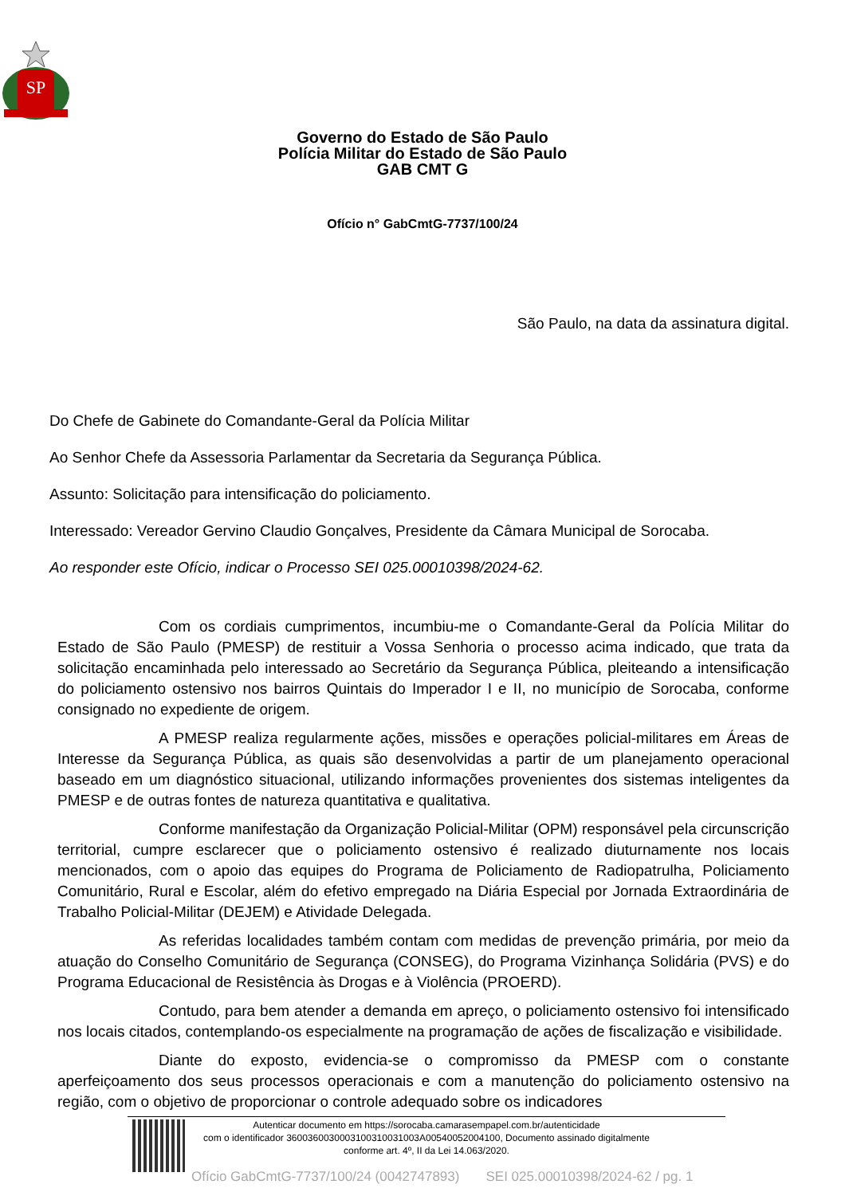SP
Governo do Estado de São Paulo
Polícia Militar do Estado de São Paulo
GAB CMT G
Ofício n° GabCmtG-7737/100/24
São Paulo, na data da assinatura digital.
Do Chefe de Gabinete do Comandante-Geral da Polícia Militar
Ao Senhor Chefe da Assessoria Parlamentar da Secretaria da Segurança Pública.
Assunto: Solicitação para intensificação do policiamento.
Interessado: Vereador Gervino Claudio Gonçalves, Presidente da Câmara Municipal de Sorocaba.
Ao responder este Ofício, indicar o Processo SEI 025.00010398/2024-62.
Com os cordiais cumprimentos, incumbiu-me o Comandante-Geral da Polícia Militar do Estado de São Paulo (PMESP) de restituir a Vossa Senhoria o processo acima indicado, que trata da solicitação encaminhada pelo interessado ao Secretário da Segurança Pública, pleiteando a intensificação do policiamento ostensivo nos bairros Quintais do Imperador I e II, no município de Sorocaba, conforme consignado no expediente de origem.
A PMESP realiza regularmente ações, missões e operações policial-militares em Áreas de Interesse da Segurança Pública, as quais são desenvolvidas a partir de um planejamento operacional baseado em um diagnóstico situacional, utilizando informações provenientes dos sistemas inteligentes da PMESP e de outras fontes de natureza quantitativa e qualitativa.
Conforme manifestação da Organização Policial-Militar (OPM) responsável pela circunscrição territorial, cumpre esclarecer que o policiamento ostensivo é realizado diuturnamente nos locais mencionados, com o apoio das equipes do Programa de Policiamento de Radiopatrulha, Policiamento Comunitário, Rural e Escolar, além do efetivo empregado na Diária Especial por Jornada Extraordinária de Trabalho Policial-Militar (DEJEM) e Atividade Delegada.
As referidas localidades também contam com medidas de prevenção primária, por meio da atuação do Conselho Comunitário de Segurança (CONSEG), do Programa Vizinhança Solidária (PVS) e do Programa Educacional de Resistência às Drogas e à Violência (PROERD).
Contudo, para bem atender a demanda em apreço, o policiamento ostensivo foi intensificado nos locais citados, contemplando-os especialmente na programação de ações de fiscalização e visibilidade.
Diante do exposto, evidencia-se o compromisso da PMESP com o constante aperfeiçoamento dos seus processos operacionais e com a manutenção do policiamento ostensivo na região, com o objetivo de proporcionar o controle adequado sobre os indicadores
Autenticar documento em https://sorocaba.camarasempapel.com.br/autenticidade
com o identificador 3600360030003100310031003A00540052004100, Documento assinado digitalmente
conforme art. 4º, II da Lei 14.063/2020.
Ofício GabCmtG-7737/100/24 (0042747893) SEI 025.00010398/2024-62 / pg. 1